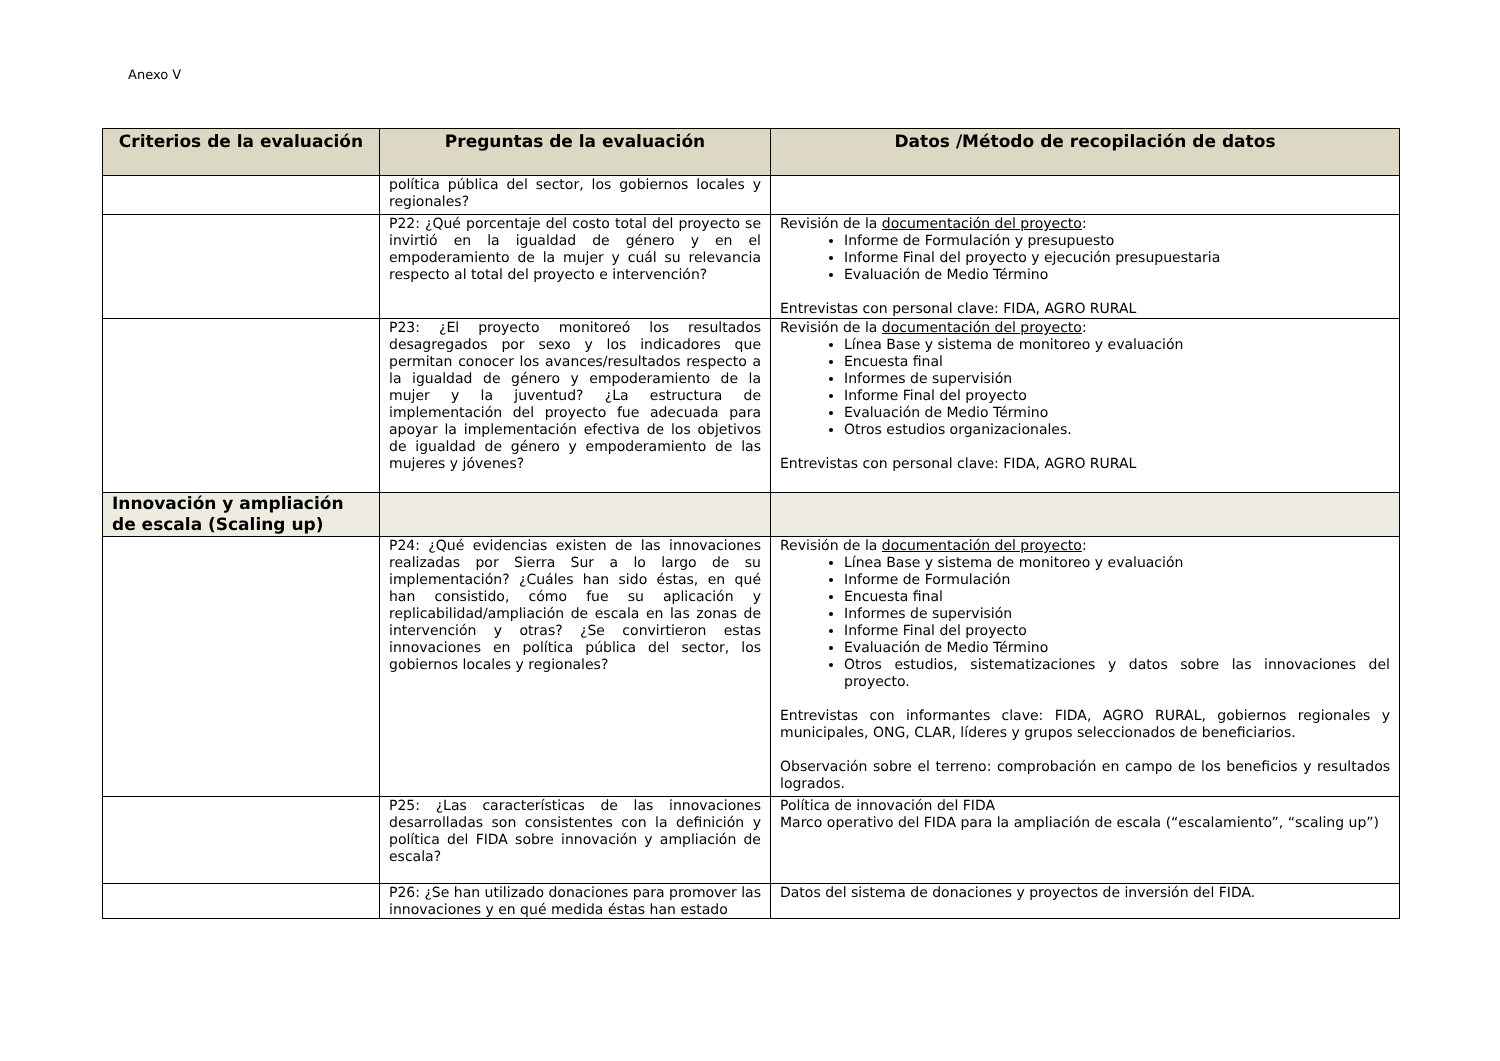Anexo V
| Criterios de la evaluación | Preguntas de la evaluación | Datos /Método de recopilación de datos |
| --- | --- | --- |
| | política pública del sector, los gobiernos locales y regionales? | |
| | P22: ¿Qué porcentaje del costo total del proyecto se invirtió en la igualdad de género y en el empoderamiento de la mujer y cuál su relevancia respecto al total del proyecto e intervención? | Revisión de la documentación del proyecto : Informe de Formulación y presupuesto Informe Final del proyecto y ejecución presupuestaria Evaluación de Medio Término Entrevistas con personal clave: FIDA, AGRO RURAL |
| | P23: ¿El proyecto monitoreó los resultados desagregados por sexo y los indicadores que permitan conocer los avances/resultados respecto a la igualdad de género y empoderamiento de la mujer y la juventud? ¿La estructura de implementación del proyecto fue adecuada para apoyar la implementación efectiva de los objetivos de igualdad de género y empoderamiento de las mujeres y jóvenes? | Revisión de la documentación del proyecto : Línea Base y sistema de monitoreo y evaluación Encuesta final Informes de supervisión Informe Final del proyecto Evaluación de Medio Término Otros estudios organizacionales. Entrevistas con personal clave: FIDA, AGRO RURAL |
| Innovación y ampliación de escala (Scaling up) | | |
| | P24: ¿Qué evidencias existen de las innovaciones realizadas por Sierra Sur a lo largo de su implementación? ¿Cuáles han sido éstas, en qué han consistido, cómo fue su aplicación y replicabilidad/ampliación de escala en las zonas de intervención y otras? ¿Se convirtieron estas innovaciones en política pública del sector, los gobiernos locales y regionales? | Revisión de la documentación del proyecto : Línea Base y sistema de monitoreo y evaluación Informe de Formulación Encuesta final Informes de supervisión Informe Final del proyecto Evaluación de Medio Término Otros estudios, sistematizaciones y datos sobre las innovaciones del proyecto. Entrevistas con informantes clave: FIDA, AGRO RURAL, gobiernos regionales y municipales, ONG, CLAR, líderes y grupos seleccionados de beneficiarios. Observación sobre el terreno: comprobación en campo de los beneficios y resultados logrados. |
| | P25: ¿Las características de las innovaciones desarrolladas son consistentes con la definición y política del FIDA sobre innovación y ampliación de escala? | Política de innovación del FIDA Marco operativo del FIDA para la ampliación de escala (“escalamiento”, “scaling up”) |
| | P26: ¿Se han utilizado donaciones para promover las innovaciones y en qué medida éstas han estado | Datos del sistema de donaciones y proyectos de inversión del FIDA. |